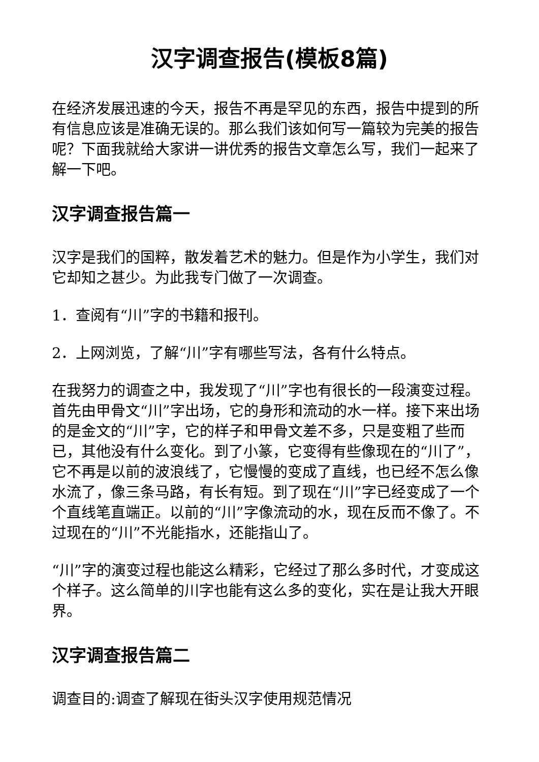汉字调查报告(模板8篇)
在经济发展迅速的今天，报告不再是罕见的东西，报告中提到的所有信息应该是准确无误的。那么我们该如何写一篇较为完美的报告呢？下面我就给大家讲一讲优秀的报告文章怎么写，我们一起来了解一下吧。
汉字调查报告篇一
汉字是我们的国粹，散发着艺术的魅力。但是作为小学生，我们对它却知之甚少。为此我专门做了一次调查。
1．查阅有“川”字的书籍和报刊。
2．上网浏览，了解“川”字有哪些写法，各有什么特点。
在我努力的调查之中，我发现了“川”字也有很长的一段演变过程。首先由甲骨文“川”字出场，它的身形和流动的水一样。接下来出场的是金文的“川”字，它的样子和甲骨文差不多，只是变粗了些而已，其他没有什么变化。到了小篆，它变得有些像现在的“川了”，它不再是以前的波浪线了，它慢慢的变成了直线，也已经不怎么像水流了，像三条马路，有长有短。到了现在“川”字已经变成了一个个直线笔直端正。以前的“川”字像流动的水，现在反而不像了。不过现在的“川”不光能指水，还能指山了。
“川”字的演变过程也能这么精彩，它经过了那么多时代，才变成这个样子。这么简单的川字也能有这么多的变化，实在是让我大开眼界。
汉字调查报告篇二
调查目的:调查了解现在街头汉字使用规范情况